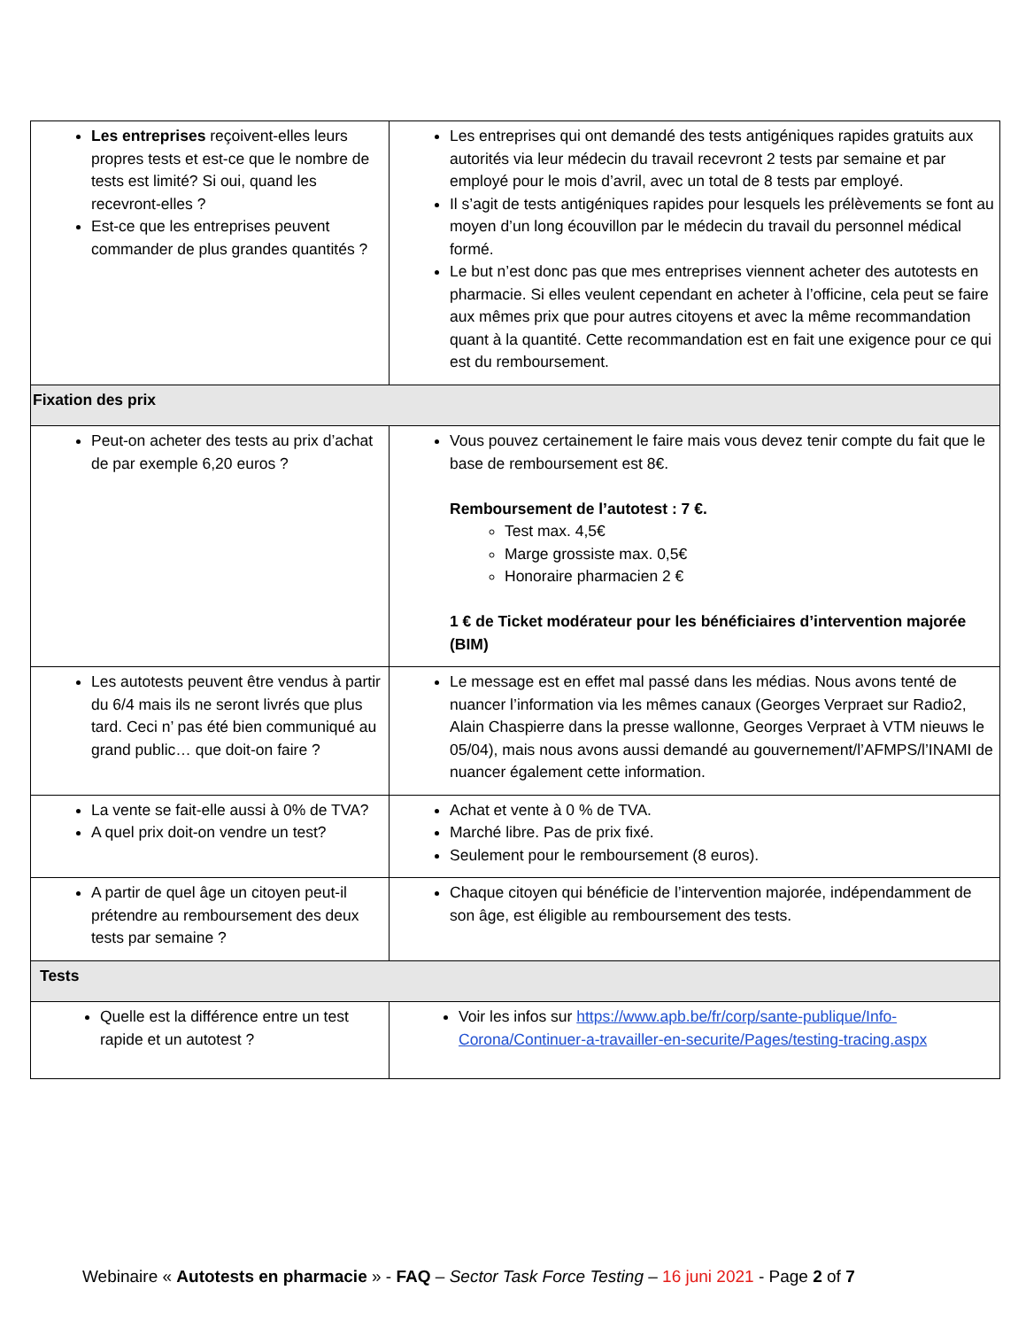| Les entreprises reçoivent-elles leurs propres tests et est-ce que le nombre de tests est limité? Si oui, quand les recevront-elles ? Est-ce que les entreprises peuvent commander de plus grandes quantités ? | Les entreprises qui ont demandé des tests antigéniques rapides gratuits aux autorités via leur médecin du travail recevront 2 tests par semaine et par employé pour le mois d’avril, avec un total de 8 tests par employé. Il s’agit de tests antigéniques rapides pour lesquels les prélèvements se font au moyen d’un long écouvillon par le médecin du travail du personnel médical formé. Le but n’est donc pas que mes entreprises viennent acheter des autotests en pharmacie. Si elles veulent cependant en acheter à l’officine, cela peut se faire aux mêmes prix que pour autres citoyens et avec la même recommandation quant à la quantité. Cette recommandation est en fait une exigence pour ce qui est du remboursement. |
| Fixation des prix | |
| Peut-on acheter des tests au prix d’achat de par exemple 6,20 euros ? | Vous pouvez certainement le faire mais vous devez tenir compte du fait que le base de remboursement est 8€. Remboursement de l’autotest : 7 €. Test max. 4,5€ Marge grossiste max. 0,5€ Honoraire pharmacien 2 € 1 € de Ticket modérateur pour les bénéficiaires d’intervention majorée (BIM) |
| Les autotests peuvent être vendus à partir du 6/4 mais ils ne seront livrés que plus tard. Ceci n’ pas été bien communiqué au grand public… que doit-on faire ? | Le message est en effet mal passé dans les médias. Nous avons tenté de nuancer l’information via les mêmes canaux (Georges Verpraet sur Radio2, Alain Chaspierre dans la presse wallonne, Georges Verpraet à VTM nieuws le 05/04), mais nous avons aussi demandé au gouvernement/l’AFMPS/l’INAMI de nuancer également cette information. |
| La vente se fait-elle aussi à 0% de TVA? A quel prix doit-on vendre un test? | Achat et vente à 0 % de TVA. Marché libre. Pas de prix fixé. Seulement pour le remboursement (8 euros). |
| A partir de quel âge un citoyen peut-il prétendre au remboursement des deux tests par semaine ? | Chaque citoyen qui bénéficie de l’intervention majorée, indépendamment de son âge, est éligible au remboursement des tests. |
| Tests | |
| Quelle est la différence entre un test rapide et un autotest ? | Voir les infos sur https://www.apb.be/fr/corp/sante-publique/Info-Corona/Continuer-a-travailler-en-securite/Pages/testing-tracing.aspx |
Webinaire « Autotests en pharmacie » - FAQ – Sector Task Force Testing – 16 juni 2021 - Page 2 of 7